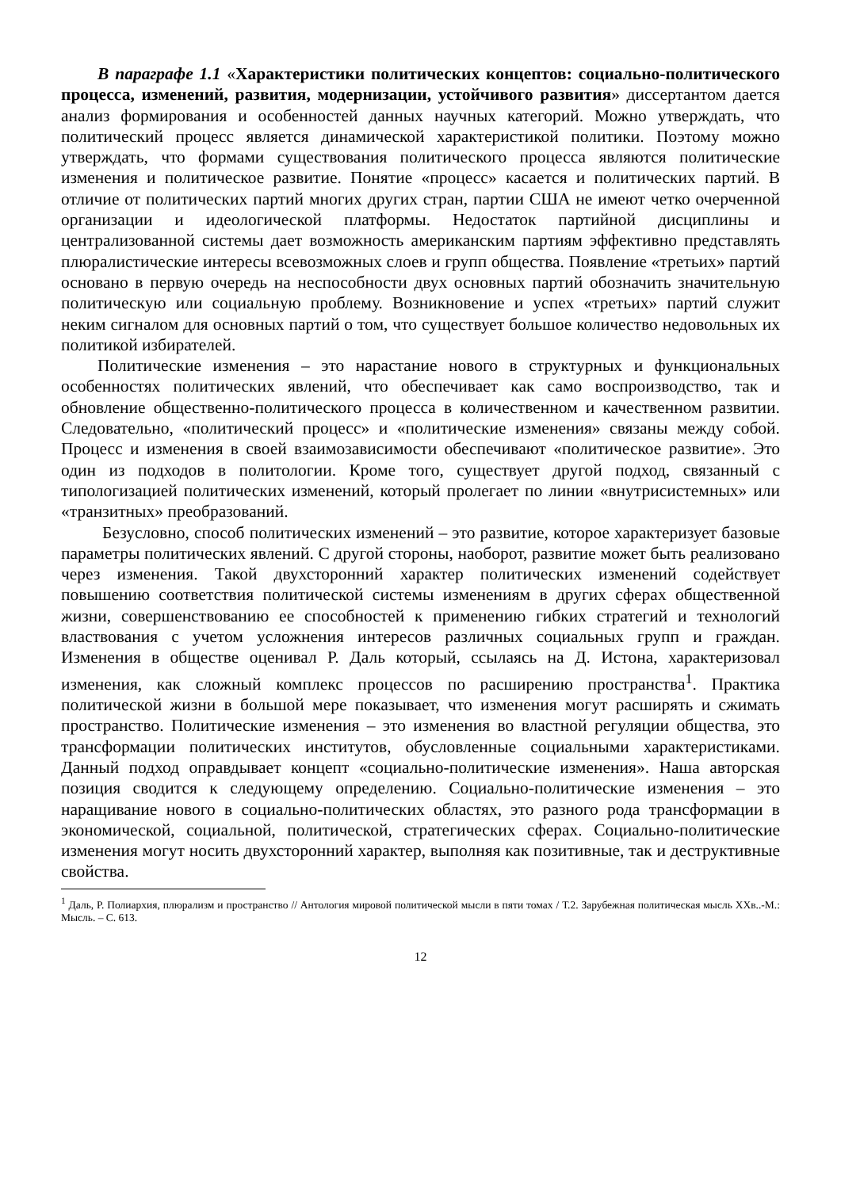В параграфе 1.1 «Характеристики политических концептов: социально-политического процесса, изменений, развития, модернизации, устойчивого развития» диссертантом дается анализ формирования и особенностей данных научных категорий. Можно утверждать, что политический процесс является динамической характеристикой политики. Поэтому можно утверждать, что формами существования политического процесса являются политические изменения и политическое развитие. Понятие «процесс» касается и политических партий. В отличие от политических партий многих других стран, партии США не имеют четко очерченной организации и идеологической платформы. Недостаток партийной дисциплины и централизованной системы дает возможность американским партиям эффективно представлять плюралистические интересы всевозможных слоев и групп общества. Появление «третьих» партий основано в первую очередь на неспособности двух основных партий обозначить значительную политическую или социальную проблему. Возникновение и успех «третьих» партий служит неким сигналом для основных партий о том, что существует большое количество недовольных их политикой избирателей.
Политические изменения – это нарастание нового в структурных и функциональных особенностях политических явлений, что обеспечивает как само воспроизводство, так и обновление общественно-политического процесса в количественном и качественном развитии. Следовательно, «политический процесс» и «политические изменения» связаны между собой. Процесс и изменения в своей взаимозависимости обеспечивают «политическое развитие». Это один из подходов в политологии. Кроме того, существует другой подход, связанный с типологизацией политических изменений, который пролегает по линии «внутрисистемных» или «транзитных» преобразований.
Безусловно, способ политических изменений – это развитие, которое характеризует базовые параметры политических явлений. С другой стороны, наоборот, развитие может быть реализовано через изменения. Такой двухсторонний характер политических изменений содействует повышению соответствия политической системы изменениям в других сферах общественной жизни, совершенствованию ее способностей к применению гибких стратегий и технологий властвования с учетом усложнения интересов различных социальных групп и граждан. Изменения в обществе оценивал Р. Даль который, ссылаясь на Д. Истона, характеризовал изменения, как сложный комплекс процессов по расширению пространства<sup>1</sup>. Практика политической жизни в большой мере показывает, что изменения могут расширять и сжимать пространство. Политические изменения – это изменения во властной регуляции общества, это трансформации политических институтов, обусловленные социальными характеристиками. Данный подход оправдывает концепт «социально-политические изменения». Наша авторская позиция сводится к следующему определению. Социально-политические изменения – это наращивание нового в социально-политических областях, это разного рода трансформации в экономической, социальной, политической, стратегических сферах. Социально-политические изменения могут носить двухсторонний характер, выполняя как позитивные, так и деструктивные свойства.
<sup>1</sup> Даль, Р. Полиархия, плюрализм и пространство // Антология мировой политической мысли в пяти томах / Т.2. Зарубежная политическая мысль XXв..-М.: Мысль. – С. 613.
12